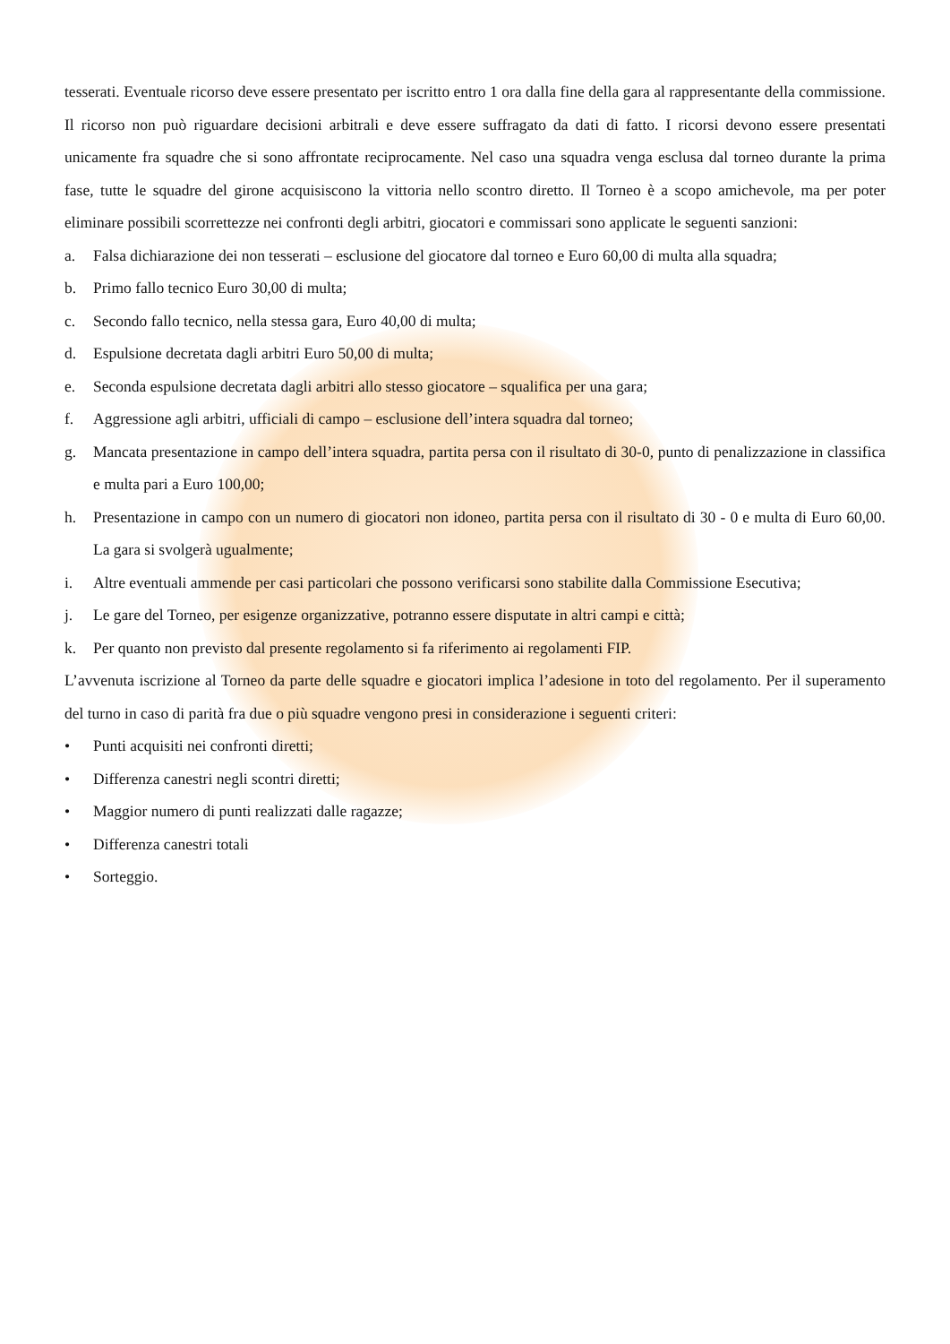tesserati. Eventuale ricorso deve essere presentato per iscritto entro 1 ora dalla fine della gara al rappresentante della commissione. Il ricorso non può riguardare decisioni arbitrali e deve essere suffragato da dati di fatto. I ricorsi devono essere presentati unicamente fra squadre che si sono affrontate reciprocamente. Nel caso una squadra venga esclusa dal torneo durante la prima fase, tutte le squadre del girone acquisiscono la vittoria nello scontro diretto. Il Torneo è a scopo amichevole, ma per poter eliminare possibili scorrettezze nei confronti degli arbitri, giocatori e commissari sono applicate le seguenti sanzioni:
a. Falsa dichiarazione dei non tesserati – esclusione del giocatore dal torneo e Euro 60,00 di multa alla squadra;
b. Primo fallo tecnico Euro 30,00 di multa;
c. Secondo fallo tecnico, nella stessa gara, Euro 40,00 di multa;
d. Espulsione decretata dagli arbitri Euro 50,00 di multa;
e. Seconda espulsione decretata dagli arbitri allo stesso giocatore – squalifica per una gara;
f. Aggressione agli arbitri, ufficiali di campo – esclusione dell’intera squadra dal torneo;
g. Mancata presentazione in campo dell’intera squadra, partita persa con il risultato di 30-0, punto di penalizzazione in classifica e multa pari a Euro 100,00;
h. Presentazione in campo con un numero di giocatori non idoneo, partita persa con il risultato di 30 - 0 e multa di Euro 60,00. La gara si svolgerà ugualmente;
i. Altre eventuali ammende per casi particolari che possono verificarsi sono stabilite dalla Commissione Esecutiva;
j. Le gare del Torneo, per esigenze organizzative, potranno essere disputate in altri campi e città;
k. Per quanto non previsto dal presente regolamento si fa riferimento ai regolamenti FIP.
L’avvenuta iscrizione al Torneo da parte delle squadre e giocatori implica l’adesione in toto del regolamento. Per il superamento del turno in caso di parità fra due o più squadre vengono presi in considerazione i seguenti criteri:
• Punti acquisiti nei confronti diretti;
• Differenza canestri negli scontri diretti;
• Maggior numero di punti realizzati dalle ragazze;
• Differenza canestri totali
• Sorteggio.